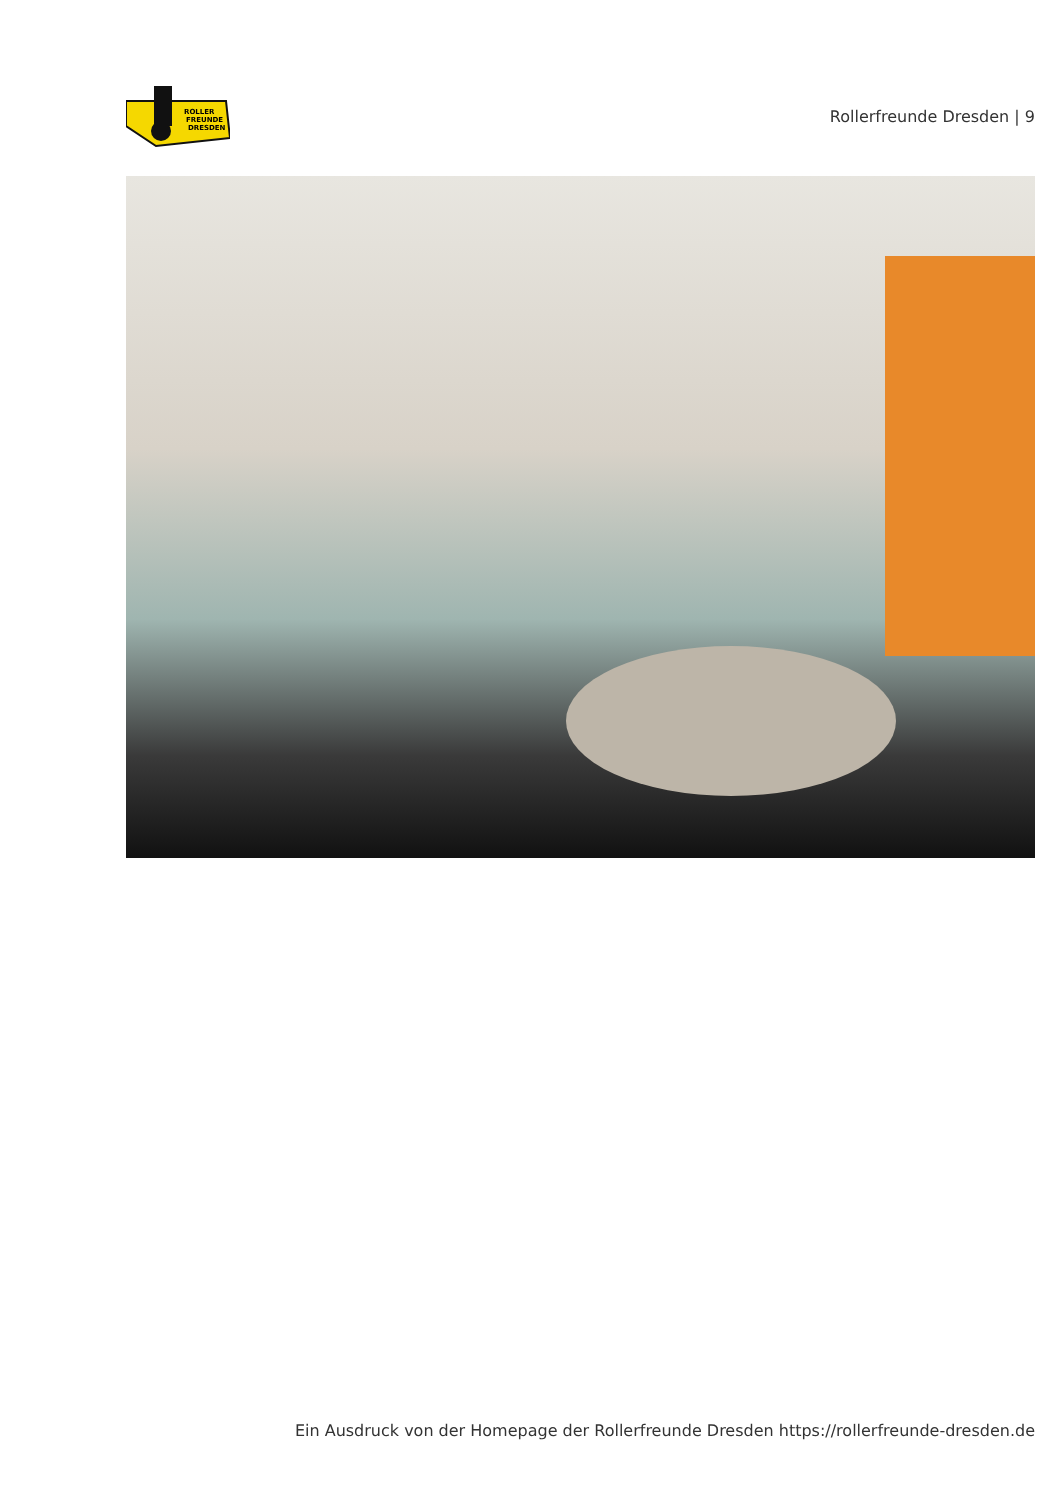ROLLER
FREUNDE
DRESDEN
Rollerfreunde Dresden | 9
Ein Ausdruck von der Homepage der Rollerfreunde Dresden https://rollerfreunde-dresden.de